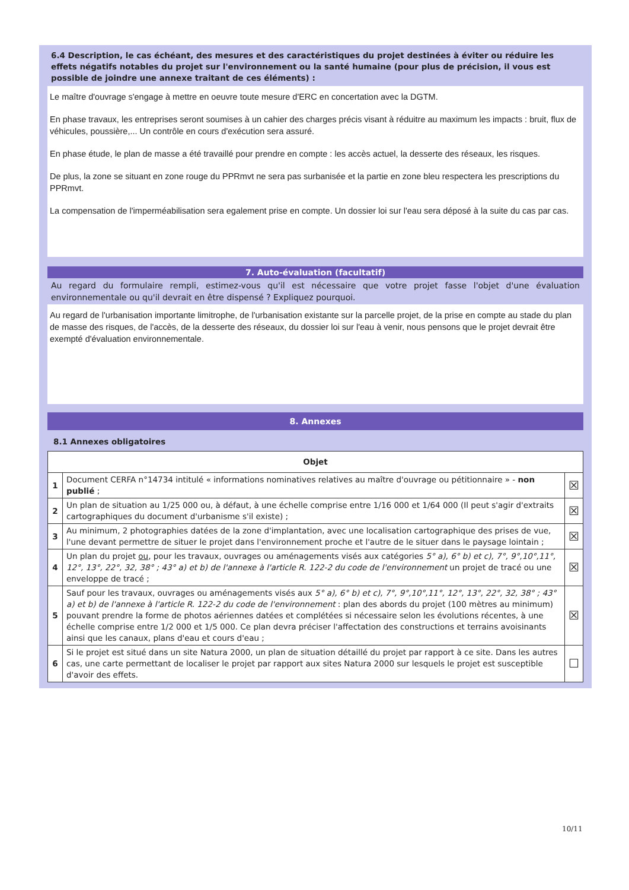6.4 Description, le cas échéant, des mesures et des caractéristiques du projet destinées à éviter ou réduire les effets négatifs notables du projet sur l'environnement ou la santé humaine (pour plus de précision, il vous est possible de joindre une annexe traitant de ces éléments) :
Le maître d'ouvrage s'engage à mettre en oeuvre toute mesure d'ERC en concertation avec la DGTM.
En phase travaux, les entreprises seront soumises à un cahier des charges précis visant à réduitre au maximum les impacts : bruit, flux de véhicules, poussière,... Un contrôle en cours d'exécution sera assuré.
En phase étude, le plan de masse a été travaillé pour prendre en compte : les accès actuel, la desserte des réseaux, les risques.
De plus, la zone se situant en zone rouge du PPRmvt ne sera pas surbanisée et la partie en zone bleu respectera les prescriptions du PPRmvt.
La compensation de l'imperméabilisation sera egalement prise en compte. Un dossier loi sur l'eau sera déposé à la suite du cas par cas.
7. Auto-évaluation (facultatif)
Au regard du formulaire rempli, estimez-vous qu'il est nécessaire que votre projet fasse l'objet d'une évaluation environnementale ou qu'il devrait en être dispensé ? Expliquez pourquoi.
Au regard de l'urbanisation importante limitrophe, de l'urbanisation existante sur la parcelle projet, de la prise en compte au stade du plan de masse des risques, de l'accès, de la desserte des réseaux, du dossier loi sur l'eau à venir, nous pensons que le projet devrait être exempté d'évaluation environnementale.
8. Annexes
8.1 Annexes obligatoires
| Objet | | |
| --- | --- | --- |
| 1 | Document CERFA n°14734 intitulé « informations nominatives relatives au maître d'ouvrage ou pétitionnaire » - non publié ; | ☒ |
| 2 | Un plan de situation au 1/25 000 ou, à défaut, à une échelle comprise entre 1/16 000 et 1/64 000 (Il peut s'agir d'extraits cartographiques du document d'urbanisme s'il existe) ; | ☒ |
| 3 | Au minimum, 2 photographies datées de la zone d'implantation, avec une localisation cartographique des prises de vue, l'une devant permettre de situer le projet dans l'environnement proche et l'autre de le situer dans le paysage lointain ; | ☒ |
| 4 | Un plan du projet ou , pour les travaux, ouvrages ou aménagements visés aux catégories 5° a), 6° b) et c), 7°, 9°,10°,11°, 12°, 13°, 22°, 32, 38° ; 43° a) et b) de l'annexe à l'article R. 122-2 du code de l'environnement un projet de tracé ou une enveloppe de tracé ; | ☒ |
| 5 | Sauf pour les travaux, ouvrages ou aménagements visés aux 5° a), 6° b) et c), 7°, 9°,10°,11°, 12°, 13°, 22°, 32, 38° ; 43° a) et b) de l'annexe à l'article R. 122-2 du code de l'environnement : plan des abords du projet (100 mètres au minimum) pouvant prendre la forme de photos aériennes datées et complétées si nécessaire selon les évolutions récentes, à une échelle comprise entre 1/2 000 et 1/5 000. Ce plan devra préciser l'affectation des constructions et terrains avoisinants ainsi que les canaux, plans d'eau et cours d'eau ; | ☒ |
| 6 | Si le projet est situé dans un site Natura 2000, un plan de situation détaillé du projet par rapport à ce site. Dans les autres cas, une carte permettant de localiser le projet par rapport aux sites Natura 2000 sur lesquels le projet est susceptible d'avoir des effets. | ☐ |
10/11